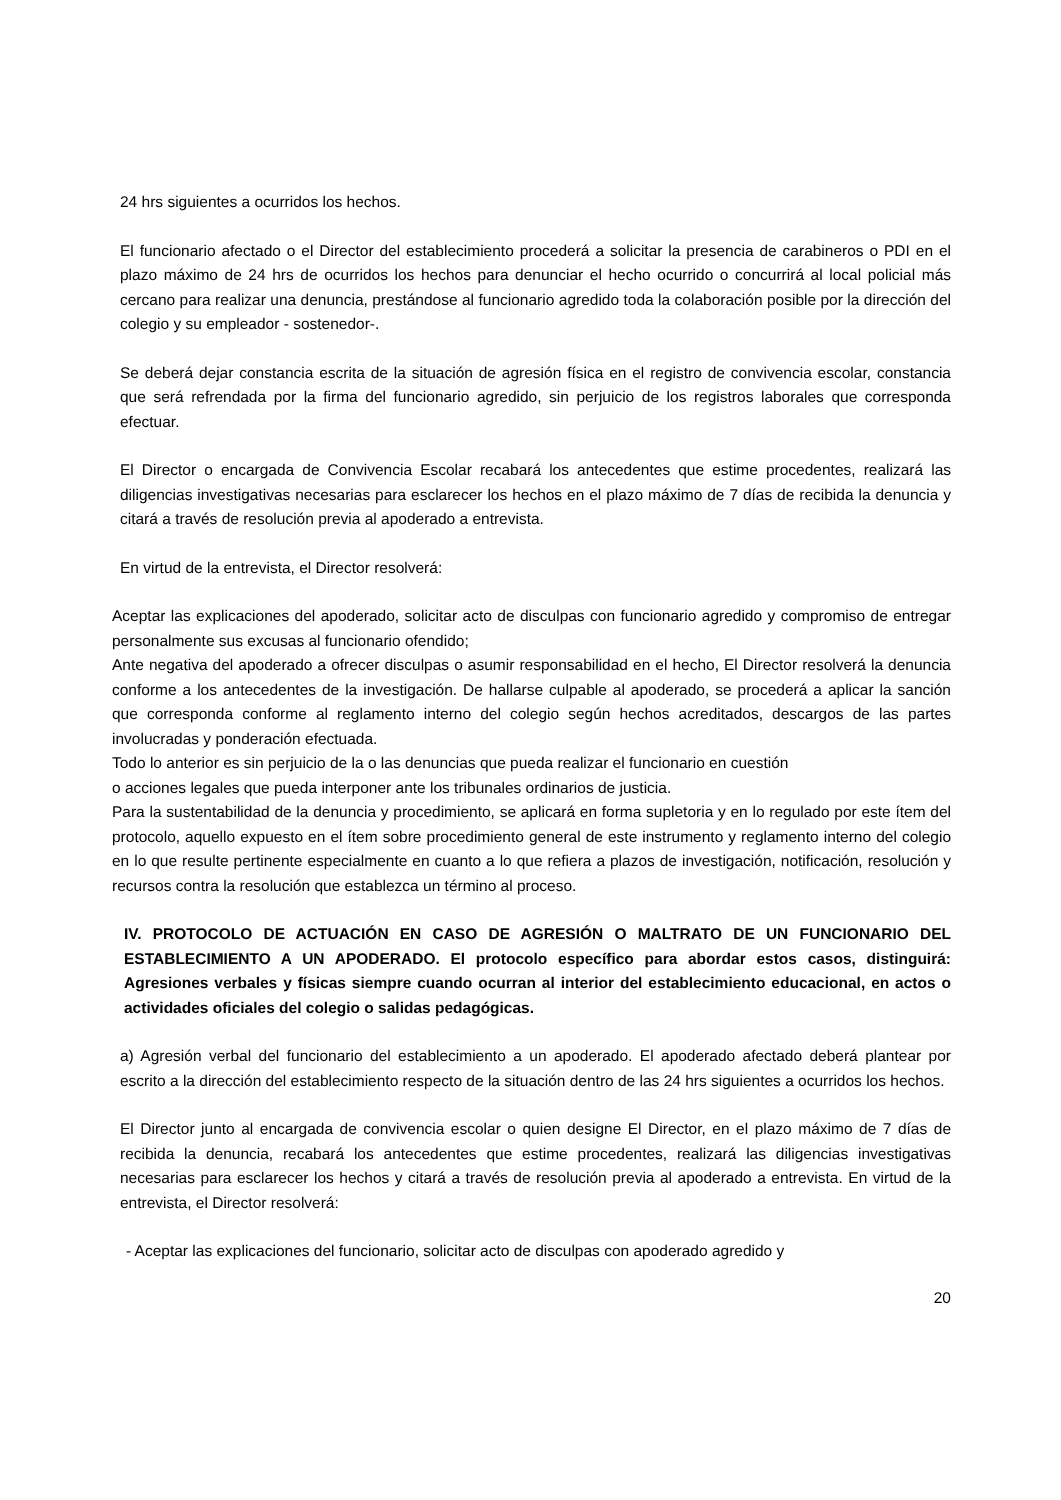24 hrs siguientes a ocurridos los hechos.
El funcionario afectado o el Director del establecimiento procederá a solicitar la presencia de carabineros o PDI en el plazo máximo de 24 hrs de ocurridos los hechos para denunciar el hecho ocurrido o concurrirá al local policial más cercano para realizar una denuncia, prestándose al funcionario agredido toda la colaboración posible por la dirección del colegio y su empleador - sostenedor-.
Se deberá dejar constancia escrita de la situación de agresión física en el registro de convivencia escolar, constancia que será refrendada por la firma del funcionario agredido, sin perjuicio de los registros laborales que corresponda efectuar.
El Director o encargada de Convivencia Escolar recabará los antecedentes que estime procedentes, realizará las diligencias investigativas necesarias para esclarecer los hechos en el plazo máximo de 7 días de recibida la denuncia y citará a través de resolución previa al apoderado a entrevista.
En virtud de la entrevista, el Director resolverá:
Aceptar las explicaciones del apoderado, solicitar acto de disculpas con funcionario agredido y compromiso de entregar personalmente sus excusas al funcionario ofendido;
Ante negativa del apoderado a ofrecer disculpas o asumir responsabilidad en el hecho, El Director resolverá la denuncia conforme a los antecedentes de la investigación. De hallarse culpable al apoderado, se procederá a aplicar la sanción que corresponda conforme al reglamento interno del colegio según hechos acreditados, descargos de las partes involucradas y ponderación efectuada.
Todo lo anterior es sin perjuicio de la o las denuncias que pueda realizar el funcionario en cuestión
o acciones legales que pueda interponer ante los tribunales ordinarios de justicia.
Para la sustentabilidad de la denuncia y procedimiento, se aplicará en forma supletoria y en lo regulado por este ítem del protocolo, aquello expuesto en el ítem sobre procedimiento general de este instrumento y reglamento interno del colegio en lo que resulte pertinente especialmente en cuanto a lo que refiera a plazos de investigación, notificación, resolución y recursos contra la resolución que establezca un término al proceso.
IV. PROTOCOLO DE ACTUACIÓN EN CASO DE AGRESIÓN O MALTRATO DE UN FUNCIONARIO DEL ESTABLECIMIENTO A UN APODERADO. El protocolo específico para abordar estos casos, distinguirá: Agresiones verbales y físicas siempre cuando ocurran al interior del establecimiento educacional, en actos o actividades oficiales del colegio o salidas pedagógicas.
a) Agresión verbal del funcionario del establecimiento a un apoderado. El apoderado afectado deberá plantear por escrito a la dirección del establecimiento respecto de la situación dentro de las 24 hrs siguientes a ocurridos los hechos.
El Director junto al encargada de convivencia escolar o quien designe El Director, en el plazo máximo de 7 días de recibida la denuncia, recabará los antecedentes que estime procedentes, realizará las diligencias investigativas necesarias para esclarecer los hechos y citará a través de resolución previa al apoderado a entrevista. En virtud de la entrevista, el Director resolverá:
- Aceptar las explicaciones del funcionario, solicitar acto de disculpas con apoderado agredido y
20